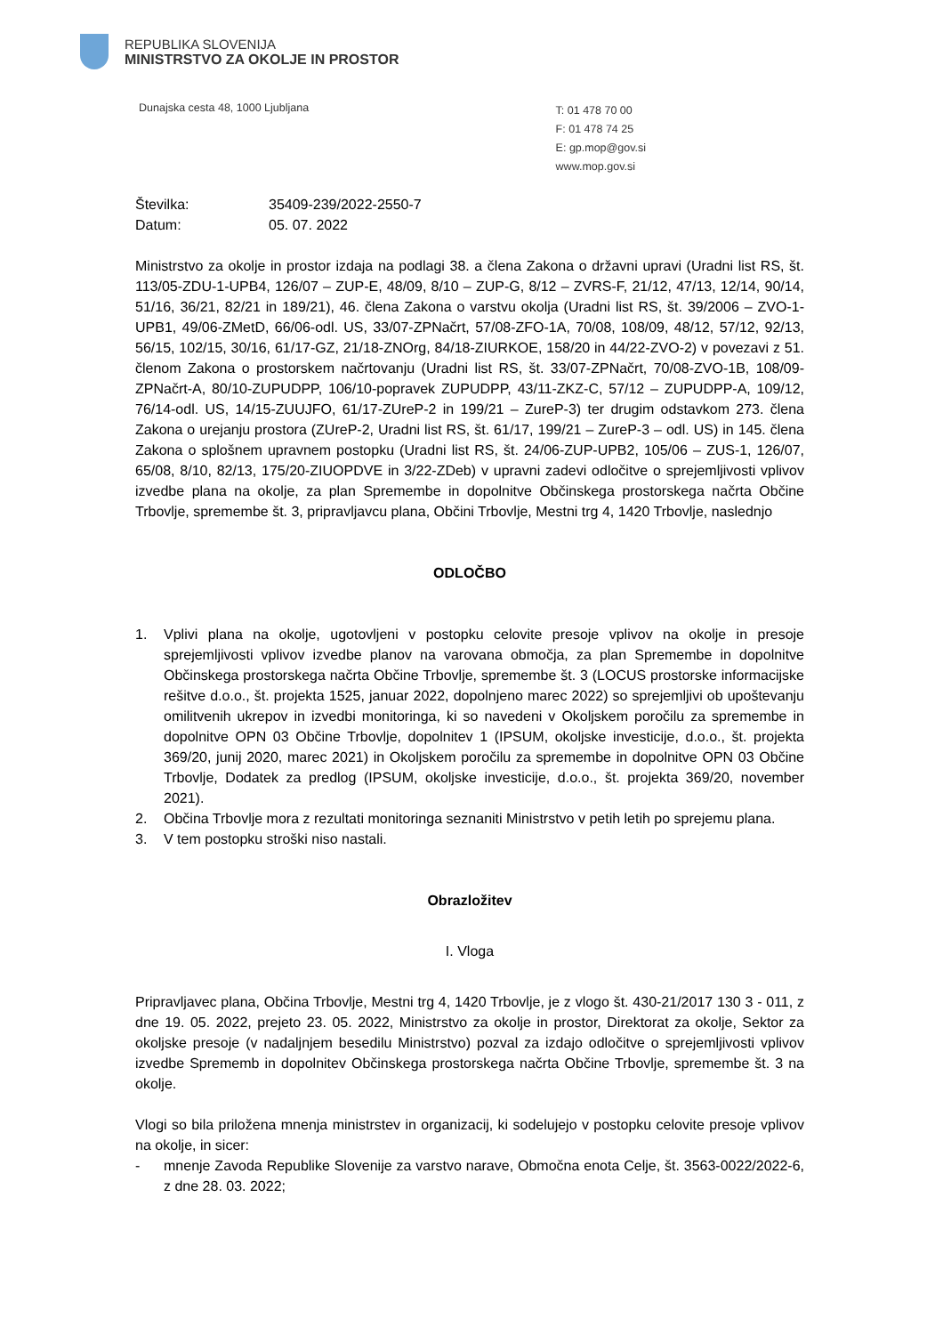REPUBLIKA SLOVENIJA
MINISTRSTVO ZA OKOLJE IN PROSTOR
Dunajska cesta 48, 1000 Ljubljana
T: 01 478 70 00
F: 01 478 74 25
E: gp.mop@gov.si
www.mop.gov.si
| Številka: | 35409-239/2022-2550-7 |
| Datum: | 05. 07. 2022 |
Ministrstvo za okolje in prostor izdaja na podlagi 38. a člena Zakona o državni upravi (Uradni list RS, št. 113/05-ZDU-1-UPB4, 126/07 – ZUP-E, 48/09, 8/10 – ZUP-G, 8/12 – ZVRS-F, 21/12, 47/13, 12/14, 90/14, 51/16, 36/21, 82/21 in 189/21), 46. člena Zakona o varstvu okolja (Uradni list RS, št. 39/2006 – ZVO-1-UPB1, 49/06-ZMetD, 66/06-odl. US, 33/07-ZPNačrt, 57/08-ZFO-1A, 70/08, 108/09, 48/12, 57/12, 92/13, 56/15, 102/15, 30/16, 61/17-GZ, 21/18-ZNOrg, 84/18-ZIURKOE, 158/20 in 44/22-ZVO-2) v povezavi z 51. členom Zakona o prostorskem načrtovanju (Uradni list RS, št. 33/07-ZPNačrt, 70/08-ZVO-1B, 108/09-ZPNačrt-A, 80/10-ZUPUDPP, 106/10-popravek ZUPUDPP, 43/11-ZKZ-C, 57/12 – ZUPUDPP-A, 109/12, 76/14-odl. US, 14/15-ZUUJFO, 61/17-ZUreP-2 in 199/21 – ZureP-3) ter drugim odstavkom 273. člena Zakona o urejanju prostora (ZUreP-2, Uradni list RS, št. 61/17, 199/21 – ZureP-3 – odl. US) in 145. člena Zakona o splošnem upravnem postopku (Uradni list RS, št. 24/06-ZUP-UPB2, 105/06 – ZUS-1, 126/07, 65/08, 8/10, 82/13, 175/20-ZIUOPDVE in 3/22-ZDeb) v upravni zadevi odločitve o sprejemljivosti vplivov izvedbe plana na okolje, za plan Spremembe in dopolnitve Občinskega prostorskega načrta Občine Trbovlje, spremembe št. 3, pripravljavcu plana, Občini Trbovlje, Mestni trg 4, 1420 Trbovlje, naslednjo
ODLOČBO
1. Vplivi plana na okolje, ugotovljeni v postopku celovite presoje vplivov na okolje in presoje sprejemljivosti vplivov izvedbe planov na varovana območja, za plan Spremembe in dopolnitve Občinskega prostorskega načrta Občine Trbovlje, spremembe št. 3 (LOCUS prostorske informacijske rešitve d.o.o., št. projekta 1525, januar 2022, dopolnjeno marec 2022) so sprejemljivi ob upoštevanju omilitvenih ukrepov in izvedbi monitoringa, ki so navedeni v Okoljskem poročilu za spremembe in dopolnitve OPN 03 Občine Trbovlje, dopolnitev 1 (IPSUM, okoljske investicije, d.o.o., št. projekta 369/20, junij 2020, marec 2021) in Okoljskem poročilu za spremembe in dopolnitve OPN 03 Občine Trbovlje, Dodatek za predlog (IPSUM, okoljske investicije, d.o.o., št. projekta 369/20, november 2021).
2. Občina Trbovlje mora z rezultati monitoringa seznaniti Ministrstvo v petih letih po sprejemu plana.
3. V tem postopku stroški niso nastali.
Obrazložitev
I. Vloga
Pripravljavec plana, Občina Trbovlje, Mestni trg 4, 1420 Trbovlje, je z vlogo št. 430-21/2017 130 3 - 011, z dne 19. 05. 2022, prejeto 23. 05. 2022, Ministrstvo za okolje in prostor, Direktorat za okolje, Sektor za okoljske presoje (v nadaljnjem besedilu Ministrstvo) pozval za izdajo odločitve o sprejemljivosti vplivov izvedbe Sprememb in dopolnitev Občinskega prostorskega načrta Občine Trbovlje, spremembe št. 3 na okolje.
Vlogi so bila priložena mnenja ministrstev in organizacij, ki sodelujejo v postopku celovite presoje vplivov na okolje, in sicer:
- mnenje Zavoda Republike Slovenije za varstvo narave, Območna enota Celje, št. 3563-0022/2022-6, z dne 28. 03. 2022;